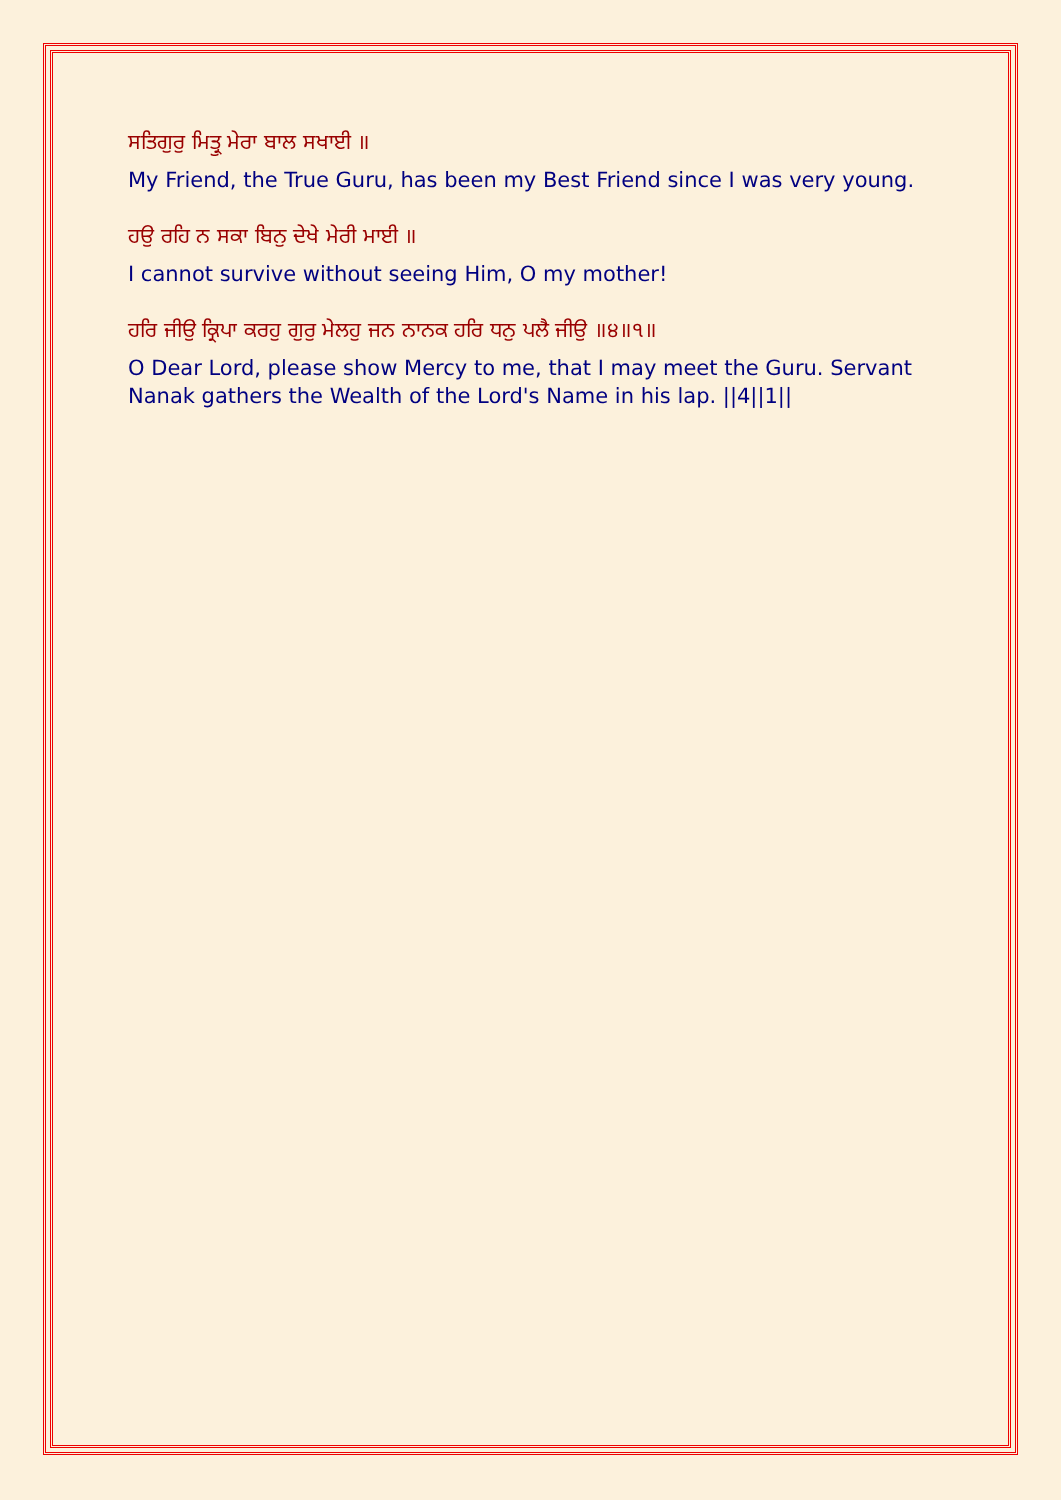ਸਤਿਗੁਰੁ ਮਿਤ੍ਰੁ ਮੇਰਾ ਬਾਲ ਸਖਾਈ ॥
My Friend, the True Guru, has been my Best Friend since I was very young.
ਹਉ ਰਹਿ ਨ ਸਕਾ ਬਿਨੁ ਦੇਖੇ ਮੇਰੀ ਮਾਈ ॥
I cannot survive without seeing Him, O my mother!
ਹਰਿ ਜੀਉ ਕ੍ਰਿਪਾ ਕਰਹੁ ਗੁਰੁ ਮੇਲਹੁ ਜਨ ਨਾਨਕ ਹਰਿ ਧਨੁ ਪਲੈ ਜੀਉ ॥੪॥੧॥
O Dear Lord, please show Mercy to me, that I may meet the Guru. Servant Nanak gathers the Wealth of the Lord's Name in his lap. ||4||1||